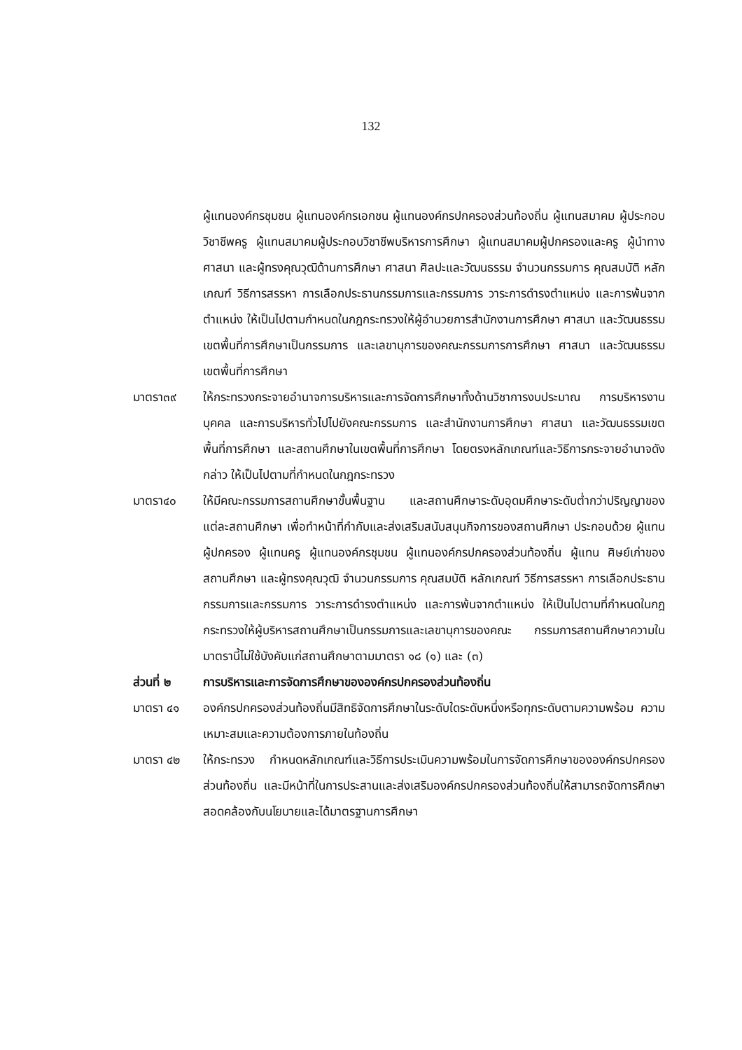132
ผู้แทนองค์กรชุมชน ผู้แทนองค์กรเอกชน ผู้แทนองค์กรปกครองส่วนท้องถิ่น ผู้แทนสมาคม ผู้ประกอบวิชาชีพครู ผู้แทนสมาคมผู้ประกอบวิชาชีพบริหารการศึกษา ผู้แทนสมาคมผู้ปกครองและครู ผู้นำทางศาสนา และผู้ทรงคุณวุฒิด้านการศึกษา ศาสนา ศิลปะและวัฒนธรรม จำนวนกรรมการ คุณสมบัติ หลักเกณฑ์ วิธีการสรรหา การเลือกประธานกรรมการและกรรมการ วาระการดำรงตำแหน่ง และการพ้นจากตำแหน่ง ให้เป็นไปตามกำหนดในกฎกระทรวงให้ผู้อำนวยการสำนักงานการศึกษา ศาสนา และวัฒนธรรมเขตพื้นที่การศึกษาเป็นกรรมการ และเลขานุการของคณะกรรมการการศึกษา ศาสนา และวัฒนธรรมเขตพื้นที่การศึกษา
มาตรา๓๙ ให้กระทรวงกระจายอำนาจการบริหารและการจัดการศึกษาทั้งด้านวิชาการงบประมาณ การบริหารงานบุคคล และการบริหารทั่วไปไปยังคณะกรรมการ และสำนักงานการศึกษา ศาสนา และวัฒนธรรมเขตพื้นที่การศึกษา และสถานศึกษาในเขตพื้นที่การศึกษา โดยตรงหลักเกณฑ์และวิธีการกระจายอำนาจดังกล่าว ให้เป็นไปตามที่กำหนดในกฎกระทรวง
มาตรา๔๐ ให้มีคณะกรรมการสถานศึกษาขั้นพื้นฐาน และสถานศึกษาระดับอุดมศึกษาระดับต่ำกว่าปริญญาของแต่ละสถานศึกษา เพื่อทำหน้าที่กำกับและส่งเสริมสนับสนุนกิจการของสถานศึกษา ประกอบด้วย ผู้แทนผู้ปกครอง ผู้แทนครู ผู้แทนองค์กรชุมชน ผู้แทนองค์กรปกครองส่วนท้องถิ่น ผู้แทน ศิษย์เก่าของสถานศึกษา และผู้ทรงคุณวุฒิ จำนวนกรรมการ คุณสมบัติ หลักเกณฑ์ วิธีการสรรหา การเลือกประธานกรรมการและกรรมการ วาระการดำรงตำแหน่ง และการพ้นจากตำแหน่ง ให้เป็นไปตามที่กำหนดในกฎกระทรวงให้ผู้บริหารสถานศึกษาเป็นกรรมการและเลขานุการของคณะ กรรมการสถานศึกษาความในมาตรานี้ไม่ใช้บังคับแก่สถานศึกษาตามมาตรา ๑๘ (๑) และ (๓)
ส่วนที่ ๒ การบริหารและการจัดการศึกษาขององค์กรปกครองส่วนท้องถิ่น
มาตรา ๔๑ องค์กรปกครองส่วนท้องถิ่นมีสิทธิจัดการศึกษาในระดับใดระดับหนึ่งหรือทุกระดับตามความพร้อม ความเหมาะสมและความต้องการภายในท้องถิ่น
มาตรา ๔๒ ให้กระทรวง กำหนดหลักเกณฑ์และวิธีการประเมินความพร้อมในการจัดการศึกษาขององค์กรปกครองส่วนท้องถิ่น และมีหน้าที่ในการประสานและส่งเสริมองค์กรปกครองส่วนท้องถิ่นให้สามารถจัดการศึกษา สอดคล้องกับนโยบายและได้มาตรฐานการศึกษา